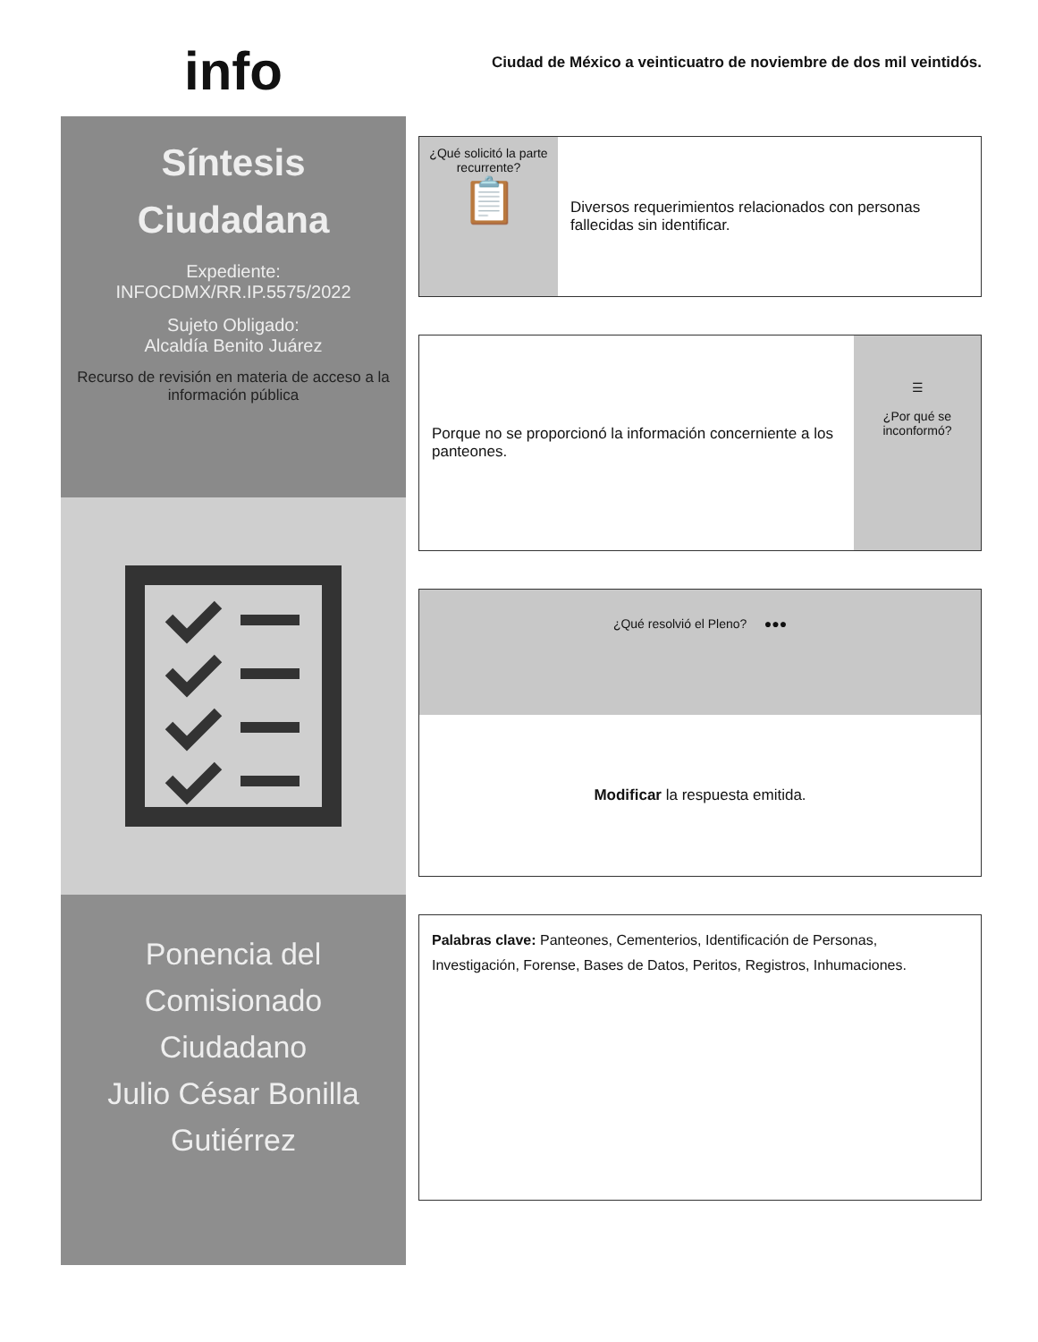info
Síntesis
Ciudadana
Expediente:
INFOCDMX/RR.IP.5575/2022
Sujeto Obligado:
Alcaldía Benito Juárez
Recurso de revisión en materia de acceso a la información pública
Ponencia del
Comisionado
Ciudadano
Julio César Bonilla
Gutiérrez
Ciudad de México a veinticuatro de noviembre de dos mil veintidós.
¿Qué solicitó la parte recurrente?
📋
Diversos requerimientos relacionados con personas fallecidas sin identificar.
Porque no se proporcionó la información concerniente a los panteones.
☰
¿Por qué se inconformó?
¿Qué resolvió el Pleno? ●●●
Modificar la respuesta emitida.
Palabras clave: Panteones, Cementerios, Identificación de Personas, Investigación, Forense, Bases de Datos, Peritos, Registros, Inhumaciones.